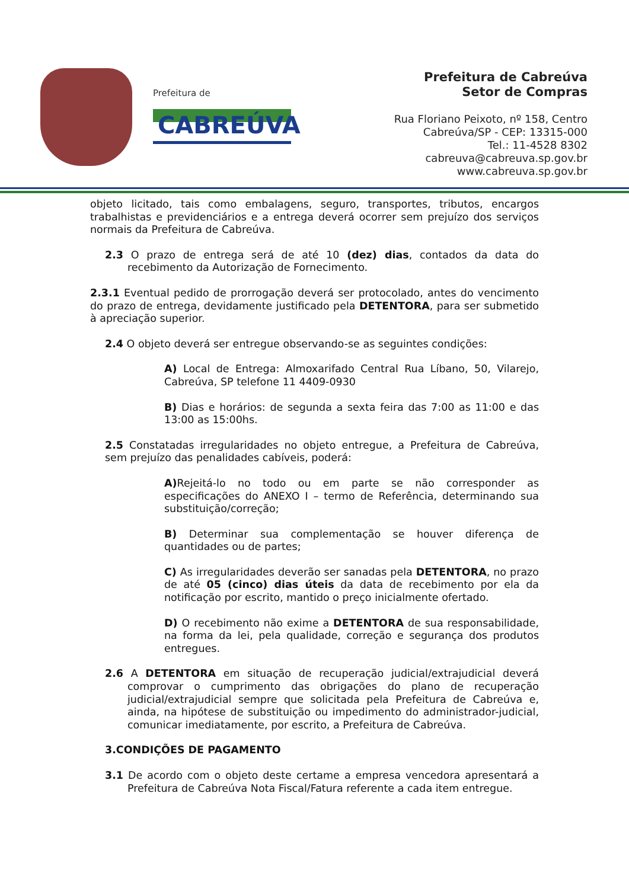Prefeitura de
CABREÚVA
Prefeitura de Cabreúva
Setor de Compras
Rua Floriano Peixoto, nº 158, Centro
Cabreúva/SP - CEP: 13315-000
Tel.: 11-4528 8302
cabreuva@cabreuva.sp.gov.br
www.cabreuva.sp.gov.br
objeto licitado, tais como embalagens, seguro, transportes, tributos, encargos trabalhistas e previdenciários e a entrega deverá ocorrer sem prejuízo dos serviços normais da Prefeitura de Cabreúva.
2.3 O prazo de entrega será de até 10 (dez) dias, contados da data do recebimento da Autorização de Fornecimento.
2.3.1 Eventual pedido de prorrogação deverá ser protocolado, antes do vencimento do prazo de entrega, devidamente justificado pela DETENTORA, para ser submetido à apreciação superior.
2.4 O objeto deverá ser entregue observando-se as seguintes condições:
A) Local de Entrega: Almoxarifado Central Rua Líbano, 50, Vilarejo, Cabreúva, SP telefone 11 4409-0930
B) Dias e horários: de segunda a sexta feira das 7:00 as 11:00 e das 13:00 as 15:00hs.
2.5 Constatadas irregularidades no objeto entregue, a Prefeitura de Cabreúva, sem prejuízo das penalidades cabíveis, poderá:
A) Rejeitá-lo no todo ou em parte se não corresponder as especificações do ANEXO I – termo de Referência, determinando sua substituição/correção;
B) Determinar sua complementação se houver diferença de quantidades ou de partes;
C) As irregularidades deverão ser sanadas pela DETENTORA, no prazo de até 05 (cinco) dias úteis da data de recebimento por ela da notificação por escrito, mantido o preço inicialmente ofertado.
D) O recebimento não exime a DETENTORA de sua responsabilidade, na forma da lei, pela qualidade, correção e segurança dos produtos entregues.
2.6 A DETENTORA em situação de recuperação judicial/extrajudicial deverá comprovar o cumprimento das obrigações do plano de recuperação judicial/extrajudicial sempre que solicitada pela Prefeitura de Cabreúva e, ainda, na hipótese de substituição ou impedimento do administrador-judicial, comunicar imediatamente, por escrito, a Prefeitura de Cabreúva.
3.CONDIÇÕES DE PAGAMENTO
3.1 De acordo com o objeto deste certame a empresa vencedora apresentará a Prefeitura de Cabreúva Nota Fiscal/Fatura referente a cada item entregue.